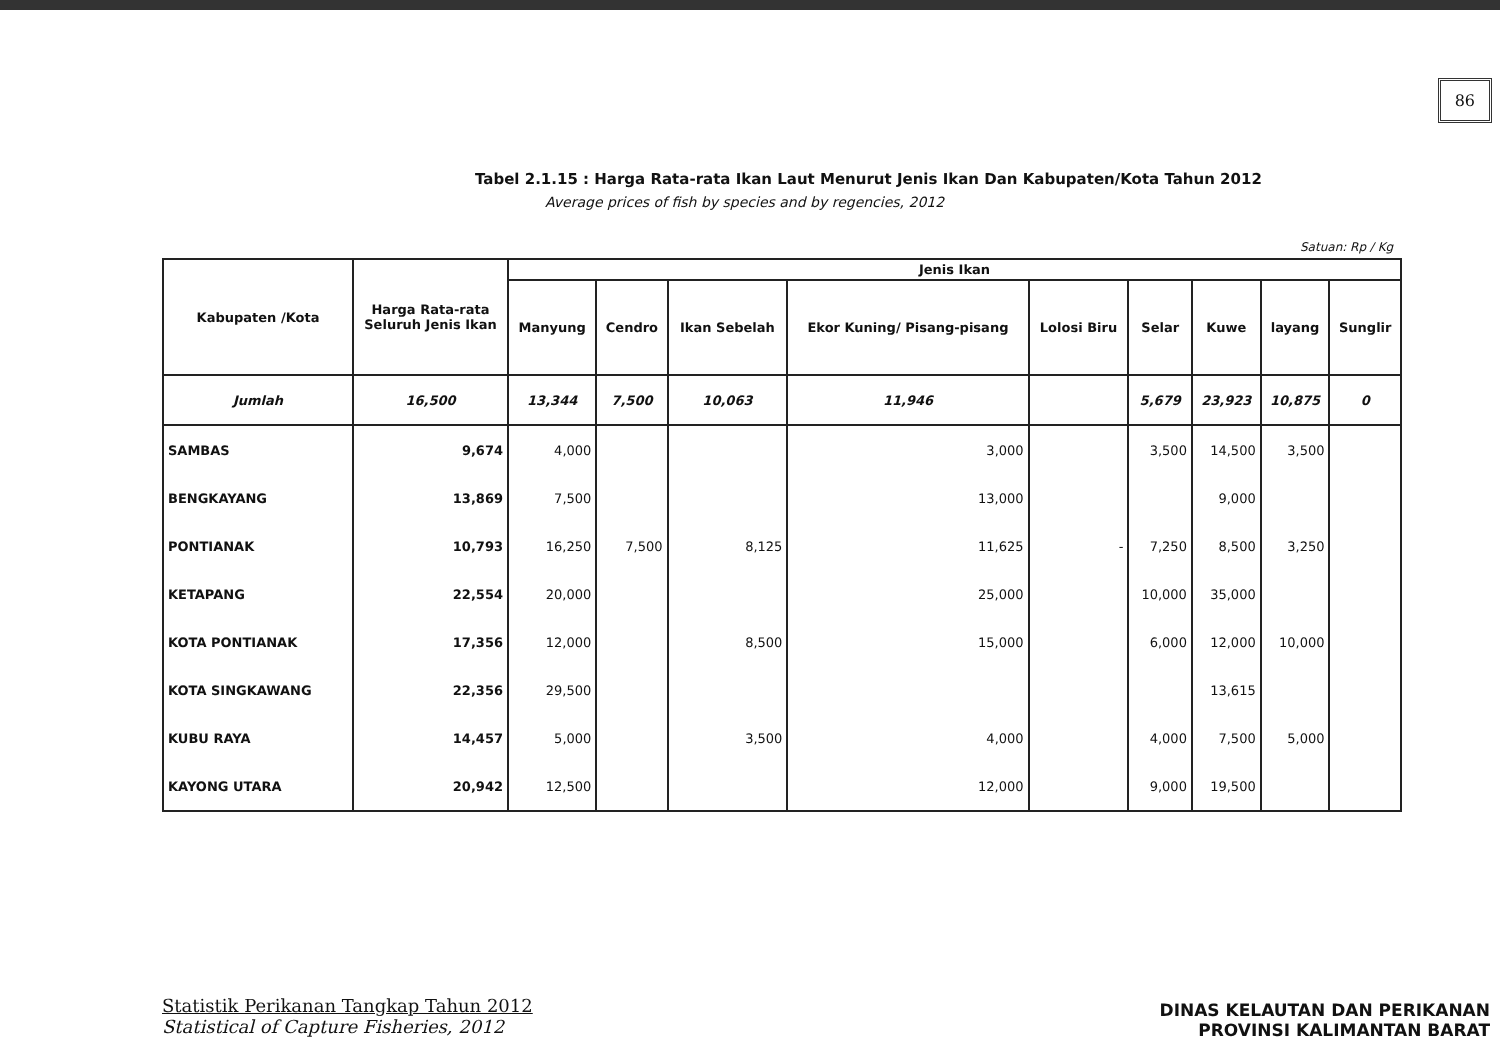86
Tabel 2.1.15 : Harga Rata-rata Ikan Laut Menurut Jenis Ikan Dan Kabupaten/Kota Tahun 2012
Average prices of fish by species and by regencies, 2012
Satuan: Rp / Kg
| Kabupaten /Kota | Harga Rata-rata Seluruh Jenis Ikan | Jenis Ikan | | | | | | | | |
| --- | --- | --- | --- | --- | --- | --- | --- | --- | --- | --- |
| | | Manyung | Cendro | Ikan Sebelah | Ekor Kuning/ Pisang-pisang | Lolosi Biru | Selar | Kuwe | layang | Sunglir |
| Jumlah | 16,500 | 13,344 | 7,500 | 10,063 | 11,946 | | 5,679 | 23,923 | 10,875 | 0 |
| SAMBAS | 9,674 | 4,000 | | | 3,000 | | 3,500 | 14,500 | 3,500 | |
| BENGKAYANG | 13,869 | 7,500 | | | 13,000 | | | 9,000 | | |
| PONTIANAK | 10,793 | 16,250 | 7,500 | 8,125 | 11,625 | - | 7,250 | 8,500 | 3,250 | |
| KETAPANG | 22,554 | 20,000 | | | 25,000 | | 10,000 | 35,000 | | |
| KOTA PONTIANAK | 17,356 | 12,000 | | 8,500 | 15,000 | | 6,000 | 12,000 | 10,000 | |
| KOTA SINGKAWANG | 22,356 | 29,500 | | | | | | 13,615 | | |
| KUBU RAYA | 14,457 | 5,000 | | 3,500 | 4,000 | | 4,000 | 7,500 | 5,000 | |
| KAYONG UTARA | 20,942 | 12,500 | | | 12,000 | | 9,000 | 19,500 | | |
Statistik Perikanan Tangkap Tahun 2012
Statistical of Capture Fisheries, 2012
DINAS KELAUTAN DAN PERIKANAN
PROVINSI KALIMANTAN BARAT